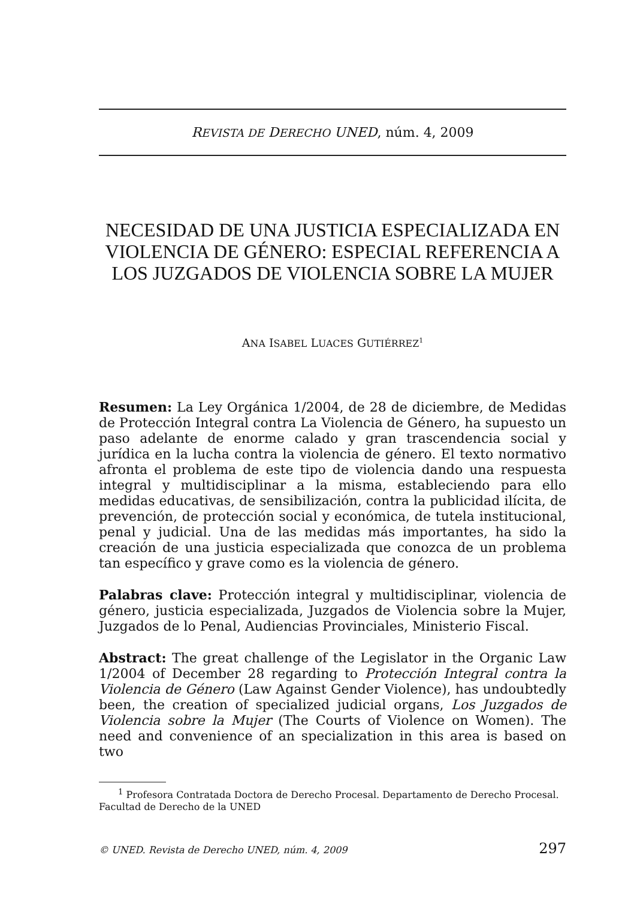REVISTA DE DERECHO UNED, núm. 4, 2009
NECESIDAD DE UNA JUSTICIA ESPECIALIZADA EN VIOLENCIA DE GÉNERO: ESPECIAL REFERENCIA A LOS JUZGADOS DE VIOLENCIA SOBRE LA MUJER
ANA ISABEL LUACES GUTIÉRREZ<sup>1</sup>
Resumen: La Ley Orgánica 1/2004, de 28 de diciembre, de Medidas de Protección Integral contra La Violencia de Género, ha supuesto un paso adelante de enorme calado y gran trascendencia social y jurídica en la lucha contra la violencia de género. El texto normativo afronta el problema de este tipo de violencia dando una respuesta integral y multidisciplinar a la misma, estableciendo para ello medidas educativas, de sensibilización, contra la publicidad ilícita, de prevención, de protección social y económica, de tutela institucional, penal y judicial. Una de las medidas más importantes, ha sido la creación de una justicia especializada que conozca de un problema tan específico y grave como es la violencia de género.
Palabras clave: Protección integral y multidisciplinar, violencia de género, justicia especializada, Juzgados de Violencia sobre la Mujer, Juzgados de lo Penal, Audiencias Provinciales, Ministerio Fiscal.
Abstract: The great challenge of the Legislator in the Organic Law 1/2004 of December 28 regarding to Protección Integral contra la Violencia de Género (Law Against Gender Violence), has undoubtedly been, the creation of specialized judicial organs, Los Juzgados de Violencia sobre la Mujer (The Courts of Violence on Women). The need and convenience of an specialization in this area is based on two
<sup>1</sup> Profesora Contratada Doctora de Derecho Procesal. Departamento de Derecho Procesal. Facultad de Derecho de la UNED
© UNED. Revista de Derecho UNED, núm. 4, 2009 297